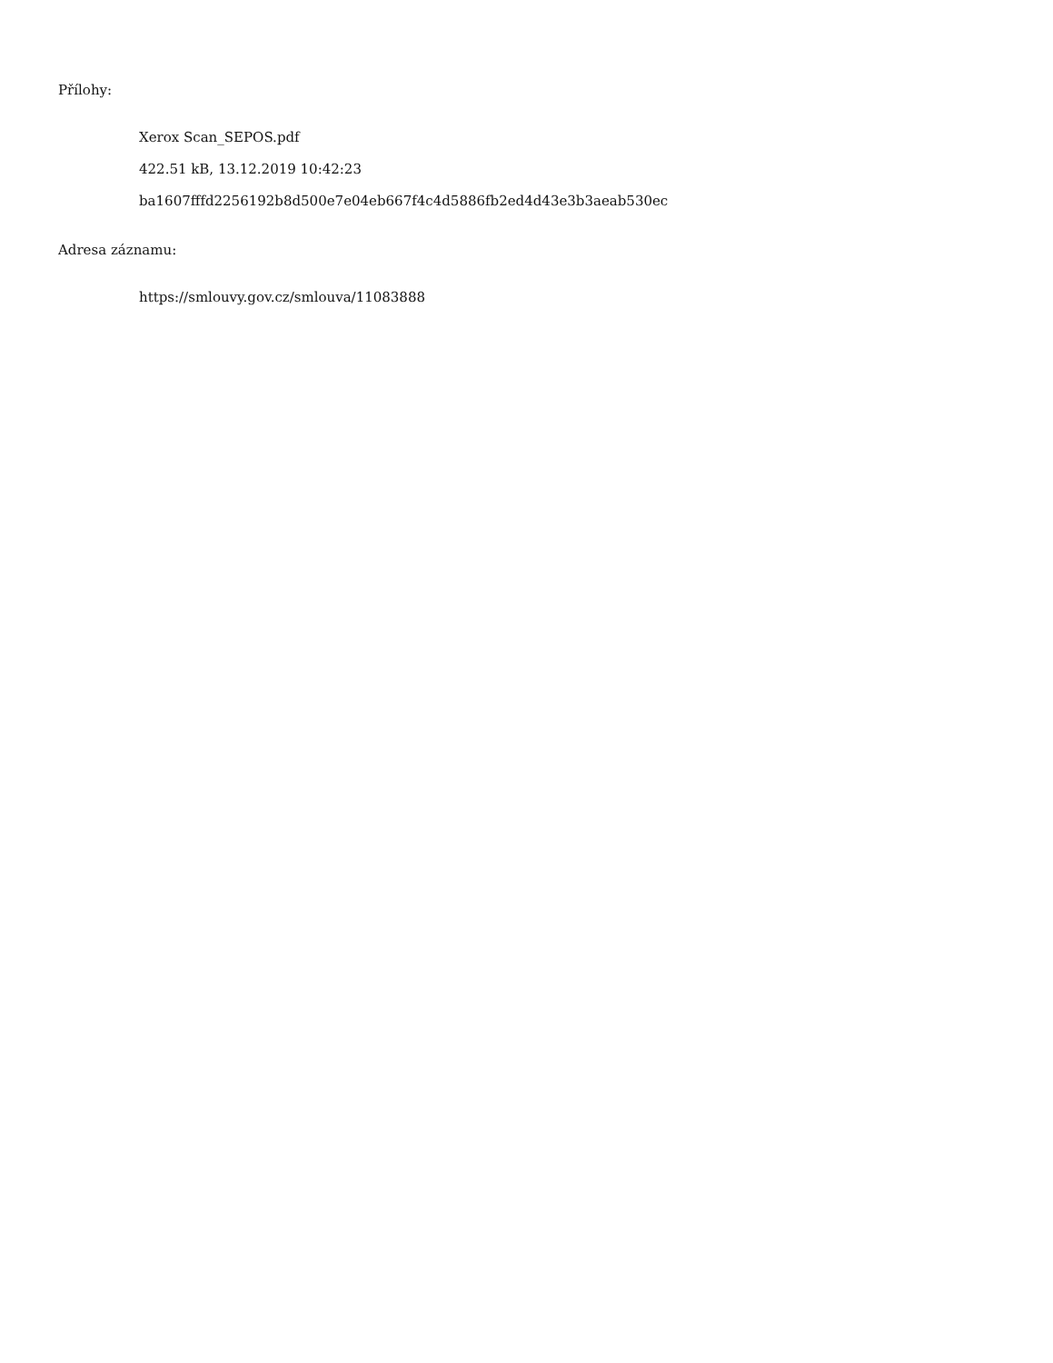Přílohy:
Xerox Scan_SEPOS.pdf
422.51 kB, 13.12.2019 10:42:23
ba1607fffd2256192b8d500e7e04eb667f4c4d5886fb2ed4d43e3b3aeab530ec
Adresa záznamu:
https://smlouvy.gov.cz/smlouva/11083888